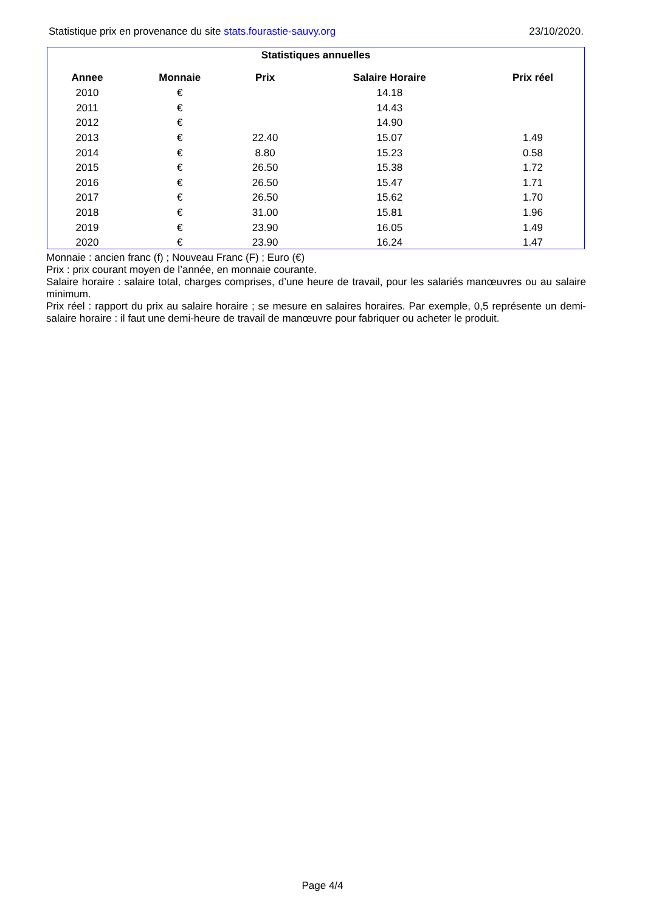Statistique prix en provenance du site stats.fourastie-sauvy.org 23/10/2020.
Statistiques annuelles
| Annee | Monnaie | Prix | Salaire Horaire | Prix réel |
| --- | --- | --- | --- | --- |
| 2010 | € | | 14.18 | |
| 2011 | € | | 14.43 | |
| 2012 | € | | 14.90 | |
| 2013 | € | 22.40 | 15.07 | 1.49 |
| 2014 | € | 8.80 | 15.23 | 0.58 |
| 2015 | € | 26.50 | 15.38 | 1.72 |
| 2016 | € | 26.50 | 15.47 | 1.71 |
| 2017 | € | 26.50 | 15.62 | 1.70 |
| 2018 | € | 31.00 | 15.81 | 1.96 |
| 2019 | € | 23.90 | 16.05 | 1.49 |
| 2020 | € | 23.90 | 16.24 | 1.47 |
Monnaie : ancien franc (f) ; Nouveau Franc (F) ; Euro (€)
Prix : prix courant moyen de l’année, en monnaie courante.
Salaire horaire : salaire total, charges comprises, d’une heure de travail, pour les salariés manœuvres ou au salaire minimum.
Prix réel : rapport du prix au salaire horaire ; se mesure en salaires horaires. Par exemple, 0,5 représente un demi-salaire horaire : il faut une demi-heure de travail de manœuvre pour fabriquer ou acheter le produit.
Page 4/4